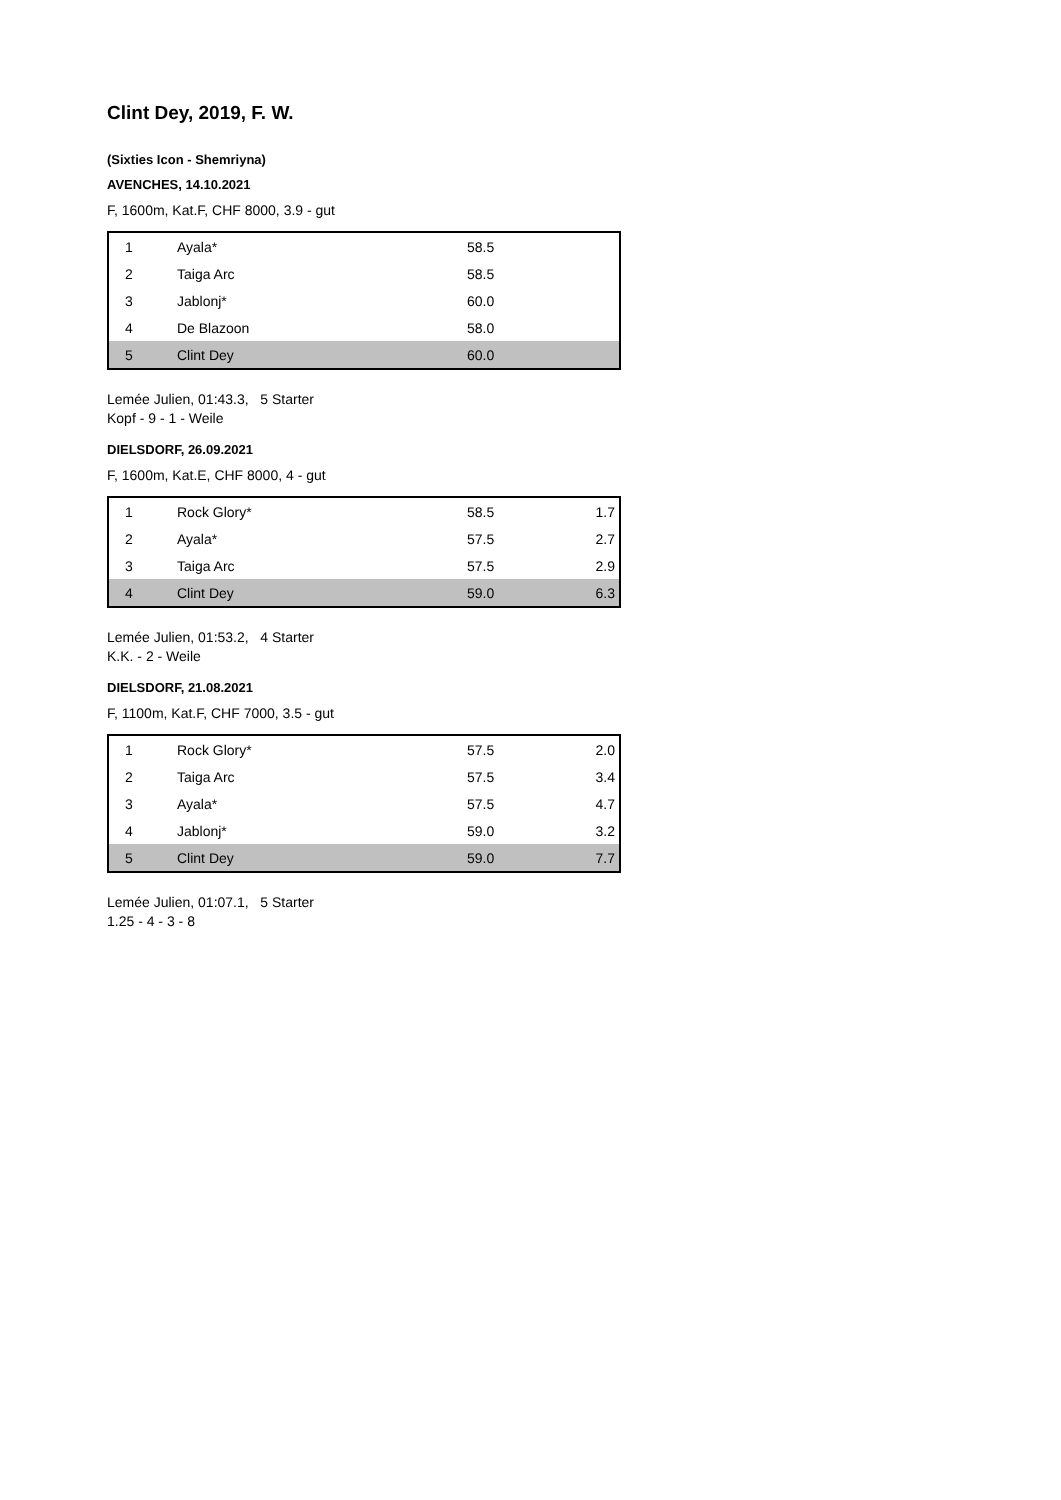Clint Dey, 2019, F. W.
(Sixties Icon - Shemriyna)
AVENCHES, 14.10.2021
F, 1600m, Kat.F, CHF 8000, 3.9 - gut
| 1 | Ayala* | 58.5 | |
| 2 | Taiga Arc | 58.5 | |
| 3 | Jablonj* | 60.0 | |
| 4 | De Blazoon | 58.0 | |
| 5 | Clint Dey | 60.0 | |
Lemée Julien, 01:43.3, 5 Starter
Kopf - 9 - 1 - Weile
DIELSDORF, 26.09.2021
F, 1600m, Kat.E, CHF 8000, 4 - gut
| 1 | Rock Glory* | 58.5 | 1.7 |
| 2 | Ayala* | 57.5 | 2.7 |
| 3 | Taiga Arc | 57.5 | 2.9 |
| 4 | Clint Dey | 59.0 | 6.3 |
Lemée Julien, 01:53.2, 4 Starter
K.K. - 2 - Weile
DIELSDORF, 21.08.2021
F, 1100m, Kat.F, CHF 7000, 3.5 - gut
| 1 | Rock Glory* | 57.5 | 2.0 |
| 2 | Taiga Arc | 57.5 | 3.4 |
| 3 | Ayala* | 57.5 | 4.7 |
| 4 | Jablonj* | 59.0 | 3.2 |
| 5 | Clint Dey | 59.0 | 7.7 |
Lemée Julien, 01:07.1, 5 Starter
1.25 - 4 - 3 - 8